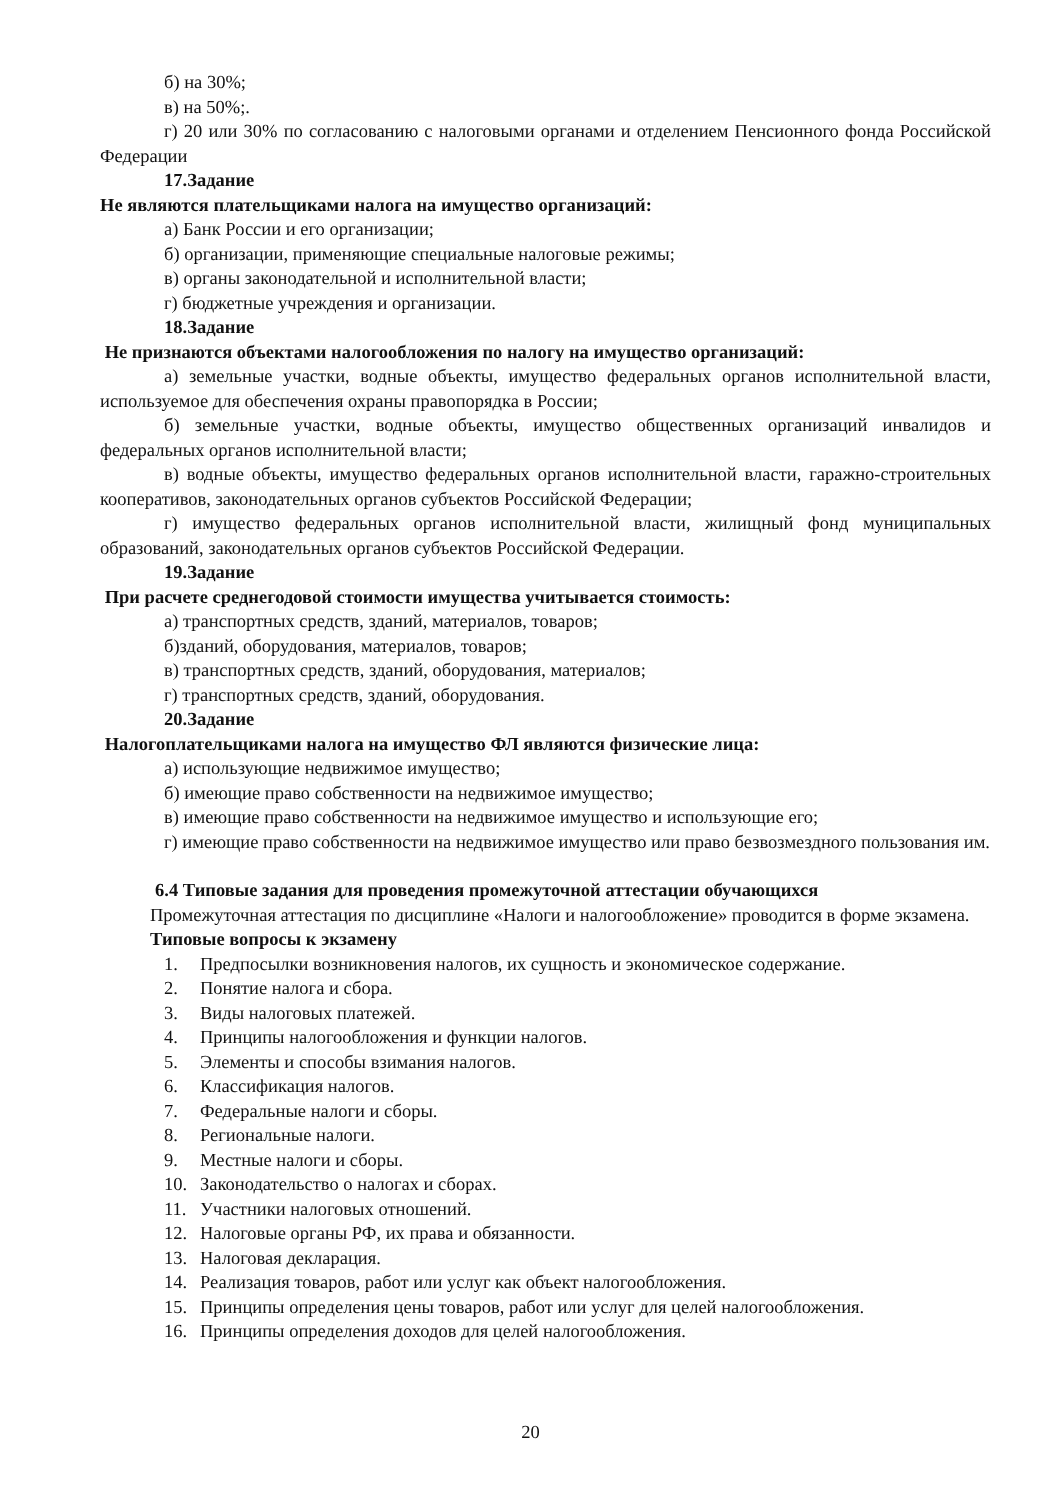б) на 30%;
в) на 50%;.
г) 20 или 30% по согласованию с налоговыми органами и отделением Пенсионного фонда Российской Федерации
17.Задание
Не являются плательщиками налога на имущество организаций:
а) Банк России и его организации;
б) организации, применяющие специальные налоговые режимы;
в) органы законодательной и исполнительной власти;
г) бюджетные учреждения и организации.
18.Задание
Не признаются объектами налогообложения по налогу на имущество организаций:
а) земельные участки, водные объекты, имущество федеральных органов исполнительной власти, используемое для обеспечения охраны правопорядка в России;
б) земельные участки, водные объекты, имущество общественных организаций инвалидов и федеральных органов исполнительной власти;
в) водные объекты, имущество федеральных органов исполнительной власти, гаражно-строительных кооперативов, законодательных органов субъектов Российской Федерации;
г) имущество федеральных органов исполнительной власти, жилищный фонд муниципальных образований, законодательных органов субъектов Российской Федерации.
19.Задание
При расчете среднегодовой стоимости имущества учитывается стоимость:
а) транспортных средств, зданий, материалов, товаров;
б)зданий, оборудования, материалов, товаров;
в) транспортных средств, зданий, оборудования, материалов;
г) транспортных средств, зданий, оборудования.
20.Задание
Налогоплательщиками налога на имущество ФЛ являются физические лица:
а) использующие недвижимое имущество;
б) имеющие право собственности на недвижимое имущество;
в) имеющие право собственности на недвижимое имущество и использующие его;
г) имеющие право собственности на недвижимое имущество или право безвозмездного пользования им.
6.4 Типовые задания для проведения промежуточной аттестации обучающихся
Промежуточная аттестация по дисциплине «Налоги и налогообложение» проводится в форме экзамена.
Типовые вопросы к экзамену
1. Предпосылки возникновения налогов, их сущность и экономическое содержание.
2. Понятие налога и сбора.
3. Виды налоговых платежей.
4. Принципы налогообложения и функции налогов.
5. Элементы и способы взимания налогов.
6. Классификация налогов.
7. Федеральные налоги и сборы.
8. Региональные налоги.
9. Местные налоги и сборы.
10. Законодательство о налогах и сборах.
11. Участники налоговых отношений.
12. Налоговые органы РФ, их права и обязанности.
13. Налоговая декларация.
14. Реализация товаров, работ или услуг как объект налогообложения.
15. Принципы определения цены товаров, работ или услуг для целей налогообложения.
16. Принципы определения доходов для целей налогообложения.
20